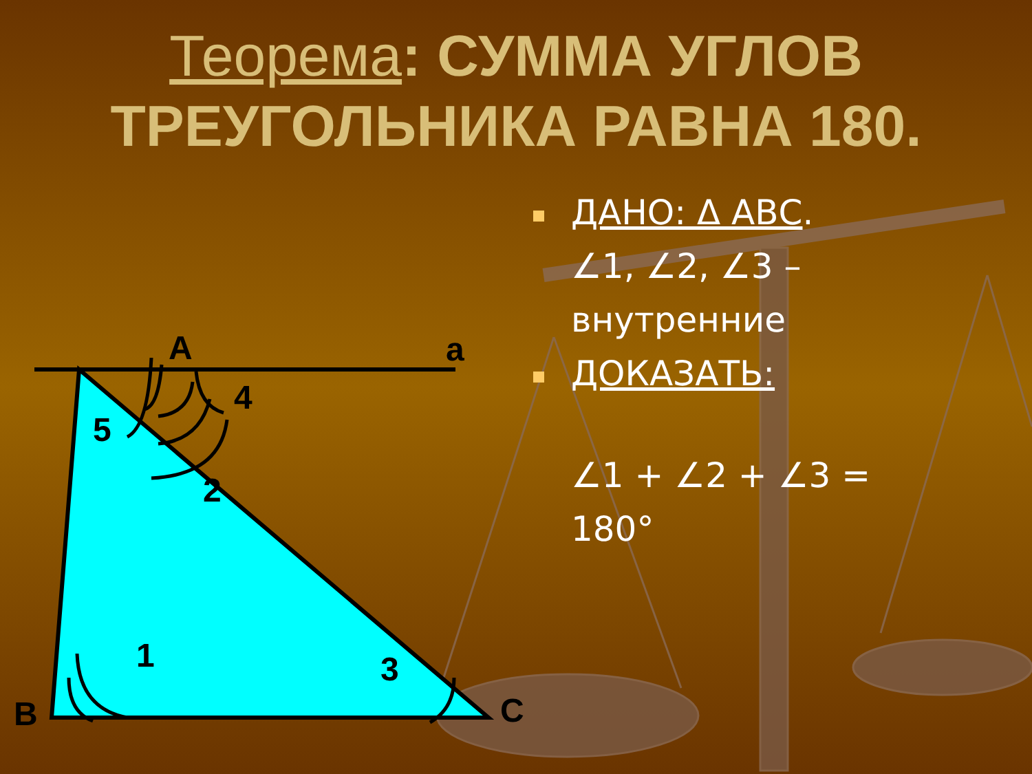Теорема: СУММА УГЛОВ ТРЕУГОЛЬНИКА РАВНА 180.
A a
4
5
2
1 3
B C
ДАНО: Δ АВС.
∠1, ∠2, ∠3 – внутренние
ДОКАЗАТЬ:
∠1 + ∠2 + ∠3 = 180°